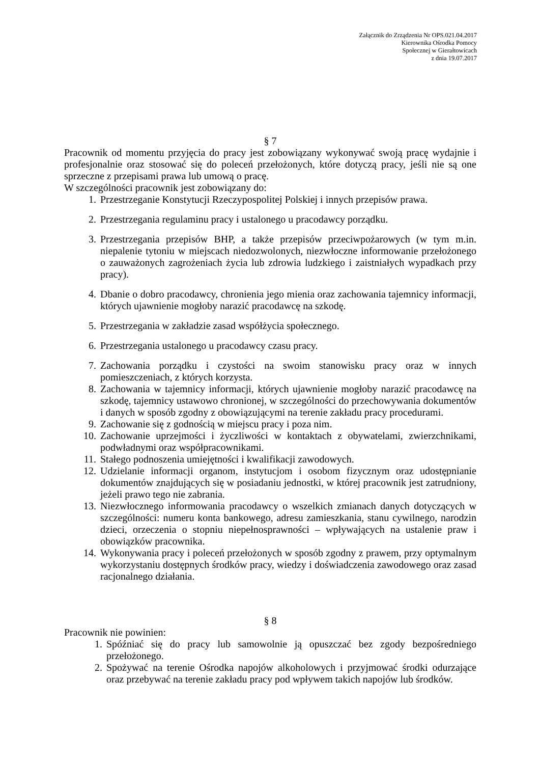Załącznik do Zrządzenia Nr OPS.021.04.2017
Kierownika Ośrodka Pomocy
Społecznej w Gierałtowicach
z dnia 19.07.2017
§ 7
Pracownik od momentu przyjęcia do pracy jest zobowiązany wykonywać swoją pracę wydajnie i profesjonalnie oraz stosować się do poleceń przełożonych, które dotyczą pracy, jeśli nie są one sprzeczne z przepisami prawa lub umową o pracę.
W szczególności pracownik jest zobowiązany do:
1. Przestrzeganie Konstytucji Rzeczypospolitej Polskiej i innych przepisów prawa.
2. Przestrzegania regulaminu pracy i ustalonego u pracodawcy porządku.
3. Przestrzegania przepisów BHP, a także przepisów przeciwpożarowych (w tym m.in. niepalenie tytoniu w miejscach niedozwolonych, niezwłoczne informowanie przełożonego o zauważonych zagrożeniach życia lub zdrowia ludzkiego i zaistniałych wypadkach przy pracy).
4. Dbanie o dobro pracodawcy, chronienia jego mienia oraz zachowania tajemnicy informacji, których ujawnienie mogłoby narazić pracodawcę na szkodę.
5. Przestrzegania w zakładzie zasad współżycia społecznego.
6. Przestrzegania ustalonego u pracodawcy czasu pracy.
7. Zachowania porządku i czystości na swoim stanowisku pracy oraz w innych pomieszczeniach, z których korzysta.
8. Zachowania w tajemnicy informacji, których ujawnienie mogłoby narazić pracodawcę na szkodę, tajemnicy ustawowo chronionej, w szczególności do przechowywania dokumentów i danych w sposób zgodny z obowiązującymi na terenie zakładu pracy procedurami.
9. Zachowanie się z godnością w miejscu pracy i poza nim.
10. Zachowanie uprzejmości i życzliwości w kontaktach z obywatelami, zwierzchnikami, podwładnymi oraz współpracownikami.
11. Stałego podnoszenia umiejętności i kwalifikacji zawodowych.
12. Udzielanie informacji organom, instytucjom i osobom fizycznym oraz udostępnianie dokumentów znajdujących się w posiadaniu jednostki, w której pracownik jest zatrudniony, jeżeli prawo tego nie zabrania.
13. Niezwłocznego informowania pracodawcy o wszelkich zmianach danych dotyczących w szczególności: numeru konta bankowego, adresu zamieszkania, stanu cywilnego, narodzin dzieci, orzeczenia o stopniu niepełnosprawności – wpływających na ustalenie praw i obowiązków pracownika.
14. Wykonywania pracy i poleceń przełożonych w sposób zgodny z prawem, przy optymalnym wykorzystaniu dostępnych środków pracy, wiedzy i doświadczenia zawodowego oraz zasad racjonalnego działania.
§ 8
Pracownik nie powinien:
1. Spóźniać się do pracy lub samowolnie ją opuszczać bez zgody bezpośredniego przełożonego.
2. Spożywać na terenie Ośrodka napojów alkoholowych i przyjmować środki odurzające oraz przebywać na terenie zakładu pracy pod wpływem takich napojów lub środków.